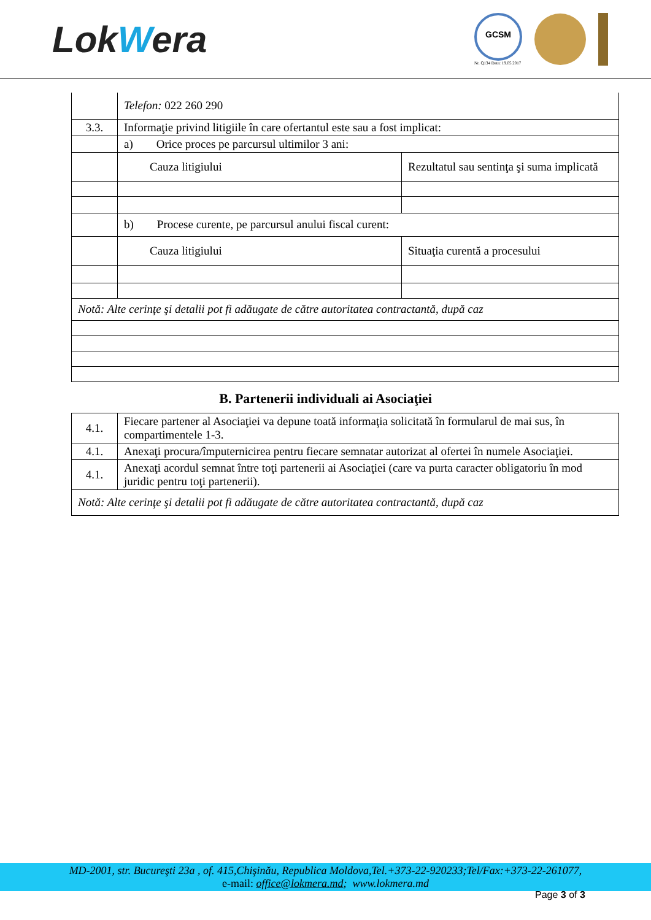LokWera
GCSM
Nr. Q134 Data: 19.05.2017
| | Telefon: 022 260 290 | |
| 3.3. | Informaţie privind litigiile în care ofertantul este sau a fost implicat: | |
| | a) Orice proces pe parcursul ultimilor 3 ani: | |
| | Cauza litigiului | Rezultatul sau sentinţa şi suma implicată |
| | b) Procese curente, pe parcursul anului fiscal curent: | |
| | Cauza litigiului | Situaţia curentă a procesului |
| Notă: Alte cerinţe şi detalii pot fi adăugate de către autoritatea contractantă, după caz | | |
B. Partenerii individuali ai Asociaţiei
| 4.1. | Fiecare partener al Asociaţiei va depune toată informaţia solicitată în formularul de mai sus, în compartimentele 1-3. |
| 4.1. | Anexaţi procura/împuternicirea pentru fiecare semnatar autorizat al ofertei în numele Asociaţiei. |
| 4.1. | Anexaţi acordul semnat între toţi partenerii ai Asociaţiei (care va purta caracter obligatoriu în mod juridic pentru toţi partenerii). |
| Notă: Alte cerinţe şi detalii pot fi adăugate de către autoritatea contractantă, după caz | |
MD-2001, str. Bucureşti 23a , of. 415,Chişinău, Republica Moldova,Tel.+373-22-920233;Tel/Fax:+373-22-261077,
e-mail: office@lokmera.md; www.lokmera.md
Page 3 of 3